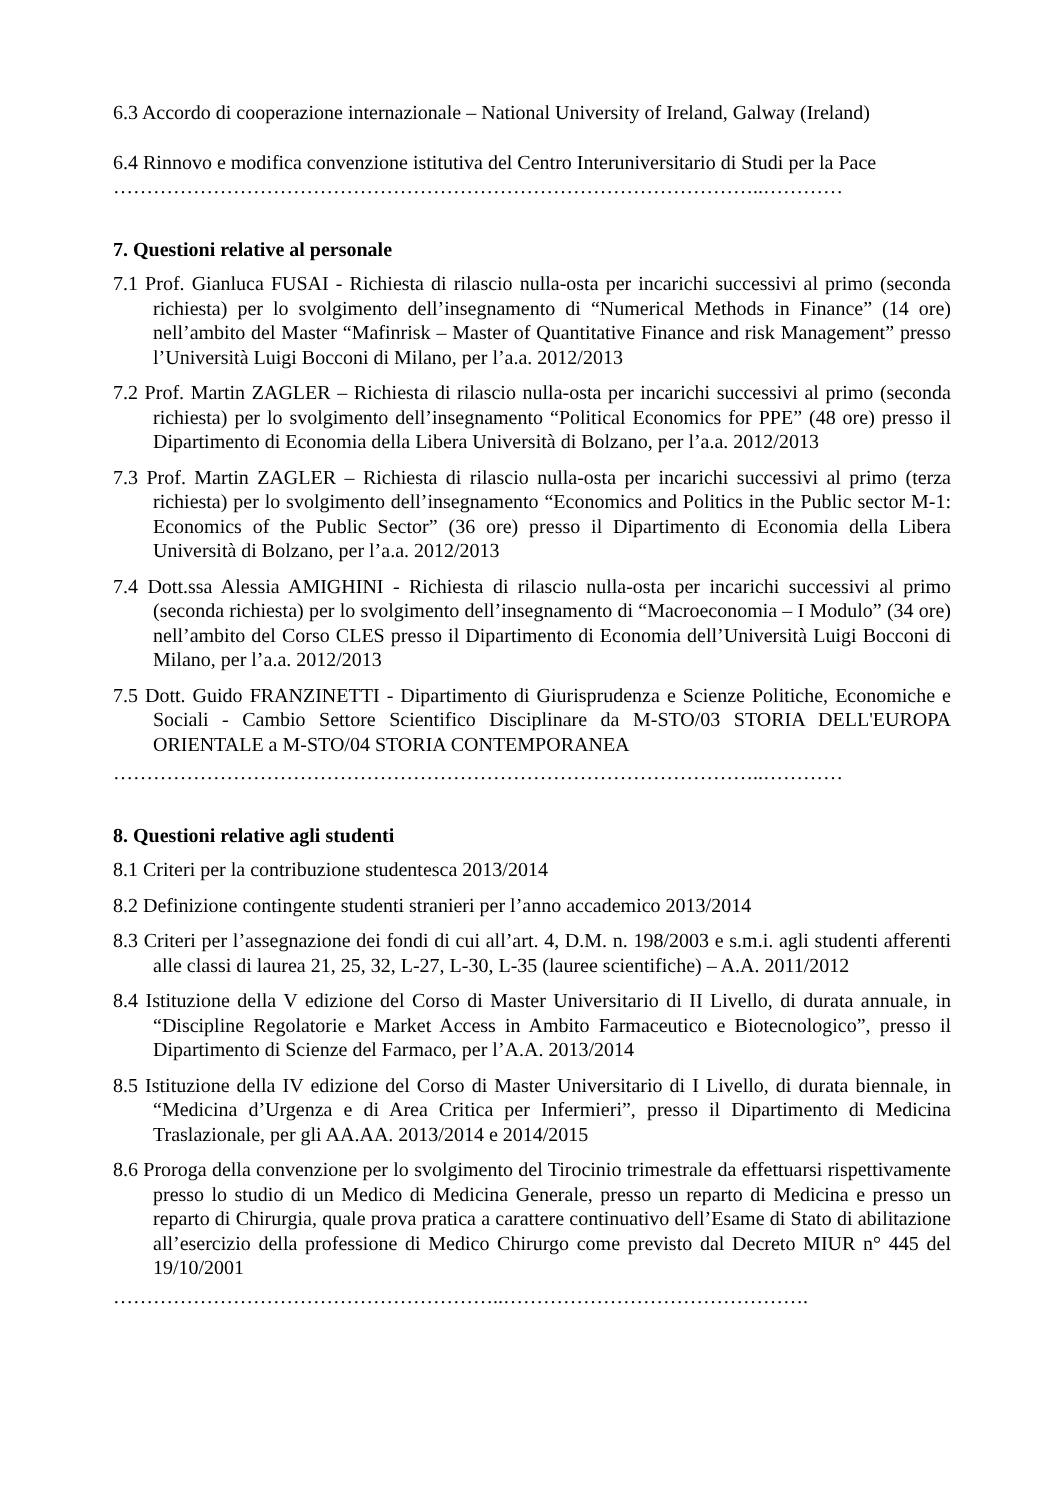6.3 Accordo di cooperazione internazionale – National University of Ireland, Galway (Ireland)
6.4 Rinnovo e modifica convenzione istitutiva del Centro Interuniversitario di Studi per la Pace
……………………………………………………………………………………..…………
7. Questioni relative al personale
7.1 Prof. Gianluca FUSAI - Richiesta di rilascio nulla-osta per incarichi successivi al primo (seconda richiesta) per lo svolgimento dell’insegnamento di “Numerical Methods in Finance” (14 ore) nell’ambito del Master “Mafinrisk – Master of Quantitative Finance and risk Management” presso l’Università Luigi Bocconi di Milano, per l’a.a. 2012/2013
7.2 Prof. Martin ZAGLER – Richiesta di rilascio nulla-osta per incarichi successivi al primo (seconda richiesta) per lo svolgimento dell’insegnamento “Political Economics for PPE” (48 ore) presso il Dipartimento di Economia della Libera Università di Bolzano, per l’a.a. 2012/2013
7.3 Prof. Martin ZAGLER – Richiesta di rilascio nulla-osta per incarichi successivi al primo (terza richiesta) per lo svolgimento dell’insegnamento “Economics and Politics in the Public sector M-1: Economics of the Public Sector” (36 ore) presso il Dipartimento di Economia della Libera Università di Bolzano, per l’a.a. 2012/2013
7.4 Dott.ssa Alessia AMIGHINI - Richiesta di rilascio nulla-osta per incarichi successivi al primo (seconda richiesta) per lo svolgimento dell’insegnamento di “Macroeconomia – I Modulo” (34 ore) nell’ambito del Corso CLES presso il Dipartimento di Economia dell’Università Luigi Bocconi di Milano, per l’a.a. 2012/2013
7.5 Dott. Guido FRANZINETTI - Dipartimento di Giurisprudenza e Scienze Politiche, Economiche e Sociali - Cambio Settore Scientifico Disciplinare da M-STO/03 STORIA DELL'EUROPA ORIENTALE a M-STO/04 STORIA CONTEMPORANEA
……………………………………………………………………………………..…………
8. Questioni relative agli studenti
8.1 Criteri per la contribuzione studentesca 2013/2014
8.2 Definizione contingente studenti stranieri per l’anno accademico 2013/2014
8.3 Criteri per l’assegnazione dei fondi di cui all’art. 4, D.M. n. 198/2003 e s.m.i. agli studenti afferenti alle classi di laurea 21, 25, 32, L-27, L-30, L-35 (lauree scientifiche) – A.A. 2011/2012
8.4 Istituzione della V edizione del Corso di Master Universitario di II Livello, di durata annuale, in “Discipline Regolatorie e Market Access in Ambito Farmaceutico e Biotecnologico”, presso il Dipartimento di Scienze del Farmaco, per l’A.A. 2013/2014
8.5 Istituzione della IV edizione del Corso di Master Universitario di I Livello, di durata biennale, in “Medicina d’Urgenza e di Area Critica per Infermieri”, presso il Dipartimento di Medicina Traslazionale, per gli AA.AA. 2013/2014 e 2014/2015
8.6 Proroga della convenzione per lo svolgimento del Tirocinio trimestrale da effettuarsi rispettivamente presso lo studio di un Medico di Medicina Generale, presso un reparto di Medicina e presso un reparto di Chirurgia, quale prova pratica a carattere continuativo dell’Esame di Stato di abilitazione all’esercizio della professione di Medico Chirurgo come previsto dal Decreto MIUR n° 445 del 19/10/2001
…………………………………………………..……………………………………….